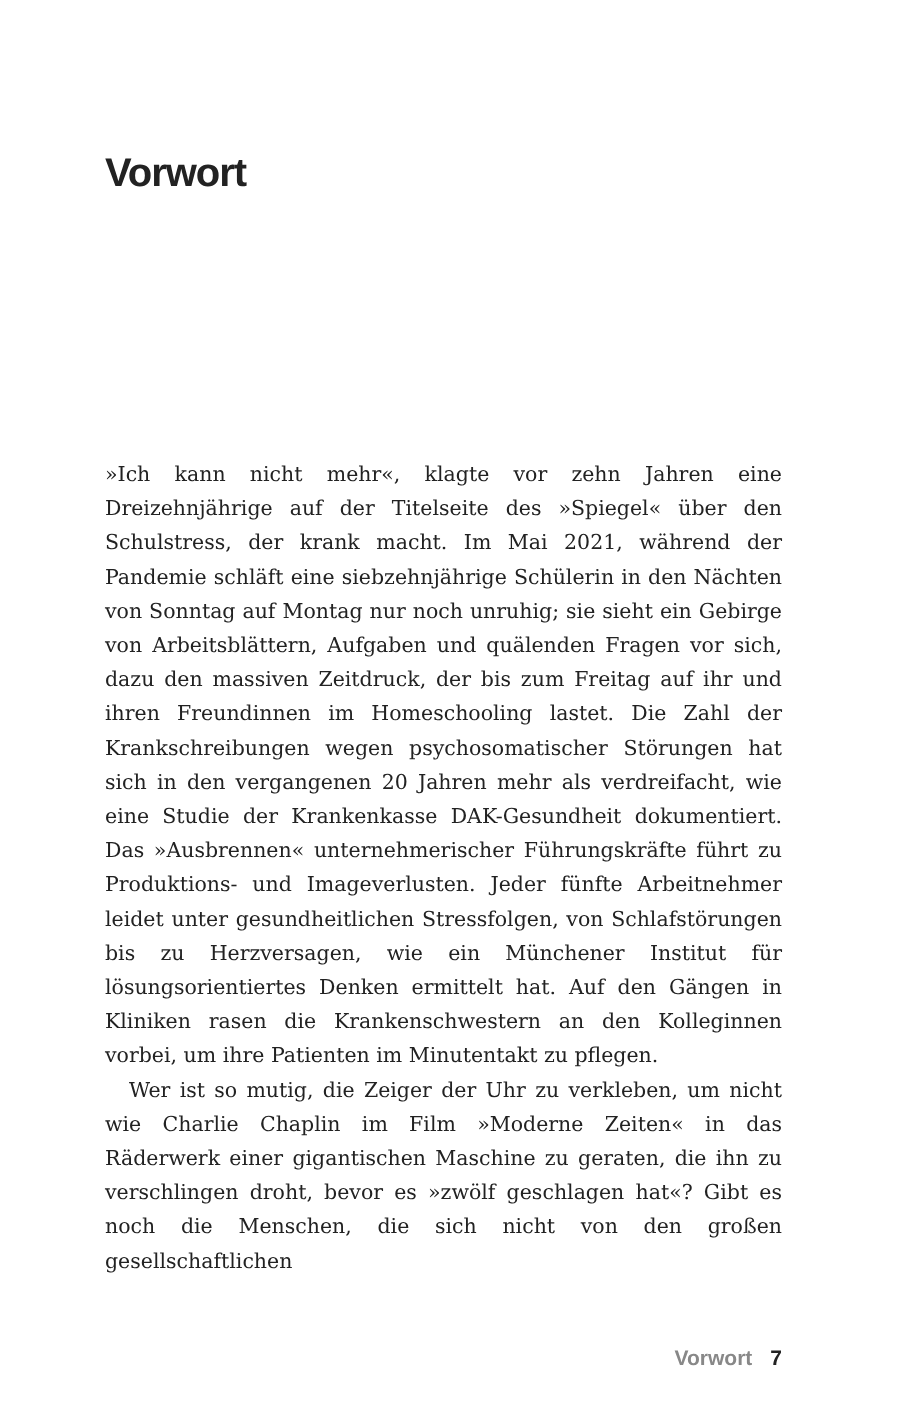Vorwort
»Ich kann nicht mehr«, klagte vor zehn Jahren eine Dreizehnjährige auf der Titelseite des »Spiegel« über den Schulstress, der krank macht. Im Mai 2021, während der Pandemie schläft eine siebzehnjährige Schülerin in den Nächten von Sonntag auf Montag nur noch unruhig; sie sieht ein Gebirge von Arbeitsblättern, Aufgaben und quälenden Fragen vor sich, dazu den massiven Zeitdruck, der bis zum Freitag auf ihr und ihren Freundinnen im Homeschooling lastet. Die Zahl der Krankschreibungen wegen psychosomatischer Störungen hat sich in den vergangenen 20 Jahren mehr als verdreifacht, wie eine Studie der Krankenkasse DAK-Gesundheit dokumentiert. Das »Ausbrennen« unternehmerischer Führungskräfte führt zu Produktions- und Imageverlusten. Jeder fünfte Arbeitnehmer leidet unter gesundheitlichen Stressfolgen, von Schlafstörungen bis zu Herzversagen, wie ein Münchener Institut für lösungsorientiertes Denken ermittelt hat. Auf den Gängen in Kliniken rasen die Krankenschwestern an den Kolleginnen vorbei, um ihre Patienten im Minutentakt zu pflegen.
Wer ist so mutig, die Zeiger der Uhr zu verkleben, um nicht wie Charlie Chaplin im Film »Moderne Zeiten« in das Räderwerk einer gigantischen Maschine zu geraten, die ihn zu verschlingen droht, bevor es »zwölf geschlagen hat«? Gibt es noch die Menschen, die sich nicht von den großen gesellschaftlichen
Vorwort 7